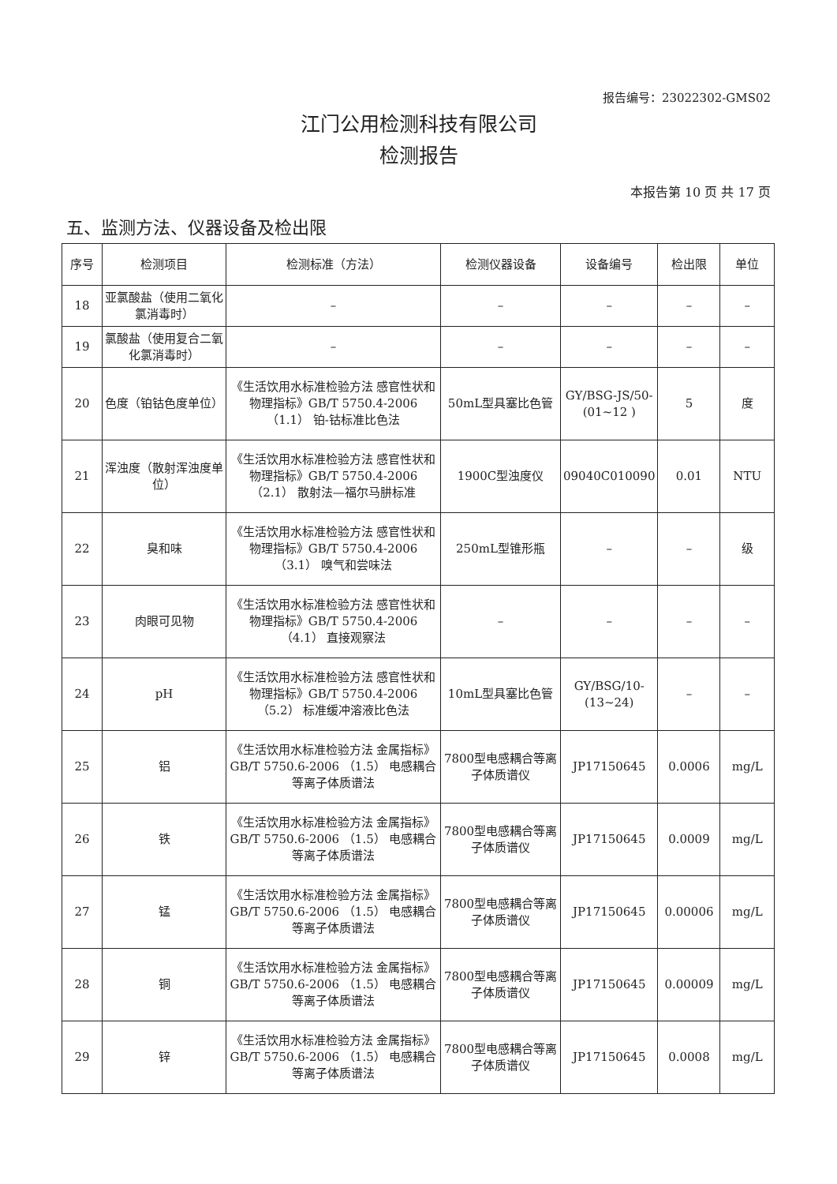报告编号：23022302-GMS02
江门公用检测科技有限公司
检测报告
本报告第 10 页 共 17 页
五、监测方法、仪器设备及检出限
| 序号 | 检测项目 | 检测标准（方法） | 检测仪器设备 | 设备编号 | 检出限 | 单位 |
| --- | --- | --- | --- | --- | --- | --- |
| 18 | 亚氯酸盐（使用二氧化氯消毒时） | – | – | – | – | – |
| 19 | 氯酸盐（使用复合二氧化氯消毒时） | – | – | – | – | – |
| 20 | 色度（铂钴色度单位） | 《生活饮用水标准检验方法 感官性状和物理指标》GB/T 5750.4-2006 （1.1） 铂-钴标准比色法 | 50mL型具塞比色管 | GY/BSG-JS/50-(01~12 ) | 5 | 度 |
| 21 | 浑浊度（散射浑浊度单位） | 《生活饮用水标准检验方法 感官性状和物理指标》GB/T 5750.4-2006 （2.1） 散射法—福尔马肼标准 | 1900C型浊度仪 | 09040C010090 | 0.01 | NTU |
| 22 | 臭和味 | 《生活饮用水标准检验方法 感官性状和物理指标》GB/T 5750.4-2006 （3.1） 嗅气和尝味法 | 250mL型锥形瓶 | – | – | 级 |
| 23 | 肉眼可见物 | 《生活饮用水标准检验方法 感官性状和物理指标》GB/T 5750.4-2006 （4.1） 直接观察法 | – | – | – | – |
| 24 | pH | 《生活饮用水标准检验方法 感官性状和物理指标》GB/T 5750.4-2006 （5.2） 标准缓冲溶液比色法 | 10mL型具塞比色管 | GY/BSG/10-(13~24) | – | – |
| 25 | 铝 | 《生活饮用水标准检验方法 金属指标》GB/T 5750.6-2006 （1.5） 电感耦合等离子体质谱法 | 7800型电感耦合等离子体质谱仪 | JP17150645 | 0.0006 | mg/L |
| 26 | 铁 | 《生活饮用水标准检验方法 金属指标》GB/T 5750.6-2006 （1.5） 电感耦合等离子体质谱法 | 7800型电感耦合等离子体质谱仪 | JP17150645 | 0.0009 | mg/L |
| 27 | 锰 | 《生活饮用水标准检验方法 金属指标》GB/T 5750.6-2006 （1.5） 电感耦合等离子体质谱法 | 7800型电感耦合等离子体质谱仪 | JP17150645 | 0.00006 | mg/L |
| 28 | 铜 | 《生活饮用水标准检验方法 金属指标》GB/T 5750.6-2006 （1.5） 电感耦合等离子体质谱法 | 7800型电感耦合等离子体质谱仪 | JP17150645 | 0.00009 | mg/L |
| 29 | 锌 | 《生活饮用水标准检验方法 金属指标》GB/T 5750.6-2006 （1.5） 电感耦合等离子体质谱法 | 7800型电感耦合等离子体质谱仪 | JP17150645 | 0.0008 | mg/L |